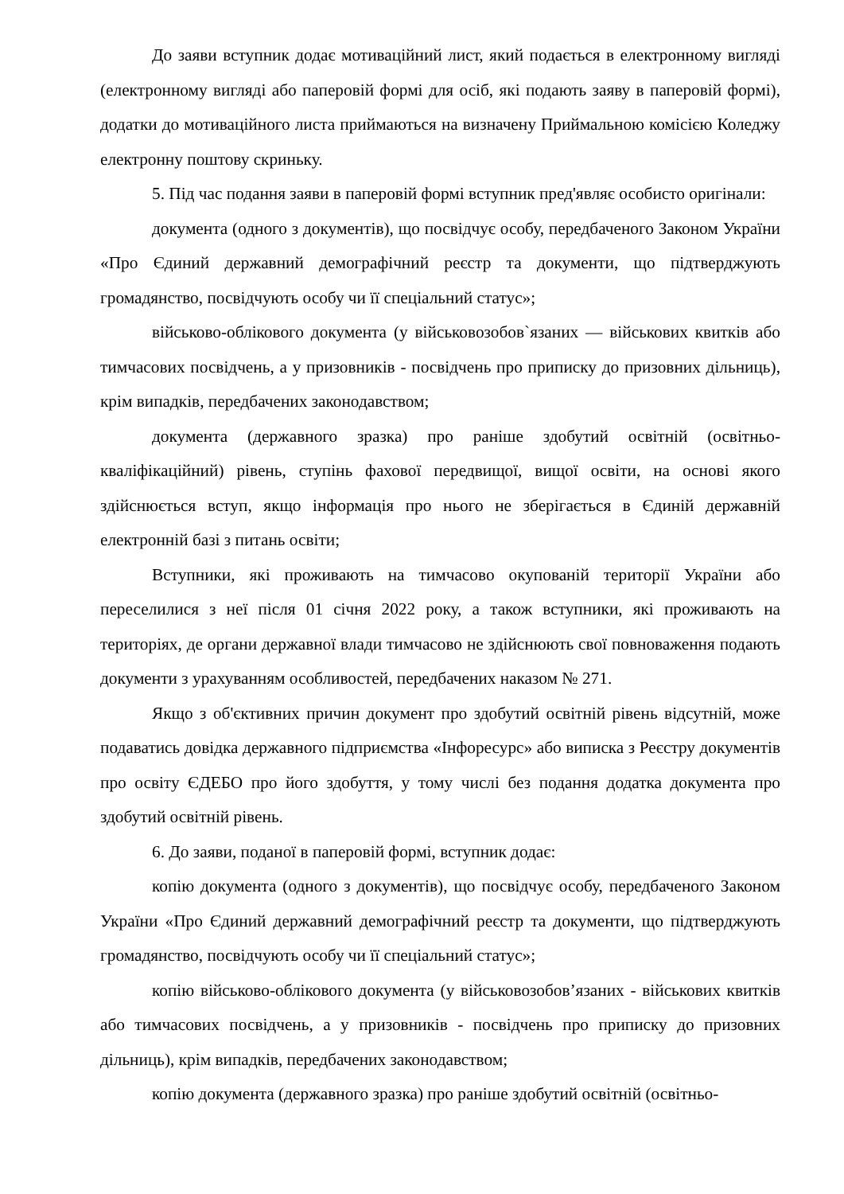До заяви вступник додає мотиваційний лист, який подається в електронному вигляді (електронному вигляді або паперовій формі для осіб, які подають заяву в паперовій формі), додатки до мотиваційного листа приймаються на визначену Приймальною комісією Коледжу електронну поштову скриньку.
5. Під час подання заяви в паперовій формі вступник пред'являє особисто оригінали:
документа (одного з документів), що посвідчує особу, передбаченого Законом України «Про Єдиний державний демографічний реєстр та документи, що підтверджують громадянство, посвідчують особу чи її спеціальний статус»;
військово-облікового документа (у військовозобов`язаних — військових квитків або тимчасових посвідчень, а у призовників - посвідчень про приписку до призовних дільниць), крім випадків, передбачених законодавством;
документа (державного зразка) про раніше здобутий освітній (освітньо-кваліфікаційний) рівень, ступінь фахової передвищої, вищої освіти, на основі якого здійснюється вступ, якщо інформація про нього не зберігається в Єдиній державній електронній базі з питань освіти;
Вступники, які проживають на тимчасово окупованій території України або переселилися з неї після 01 січня 2022 року, а також вступники, які проживають на територіях, де органи державної влади тимчасово не здійснюють свої повноваження подають документи з урахуванням особливостей, передбачених наказом № 271.
Якщо з об'єктивних причин документ про здобутий освітній рівень відсутній, може подаватись довідка державного підприємства «Інфоресурс» або виписка з Реєстру документів про освіту ЄДЕБО про його здобуття, у тому числі без подання додатка документа про здобутий освітній рівень.
6. До заяви, поданої в паперовій формі, вступник додає:
копію документа (одного з документів), що посвідчує особу, передбаченого Законом України «Про Єдиний державний демографічний реєстр та документи, що підтверджують громадянство, посвідчують особу чи її спеціальний статус»;
копію військово-облікового документа (у військовозобов’язаних - військових квитків або тимчасових посвідчень, а у призовників - посвідчень про приписку до призовних дільниць), крім випадків, передбачених законодавством;
копію документа (державного зразка) про раніше здобутий освітній (освітньо-